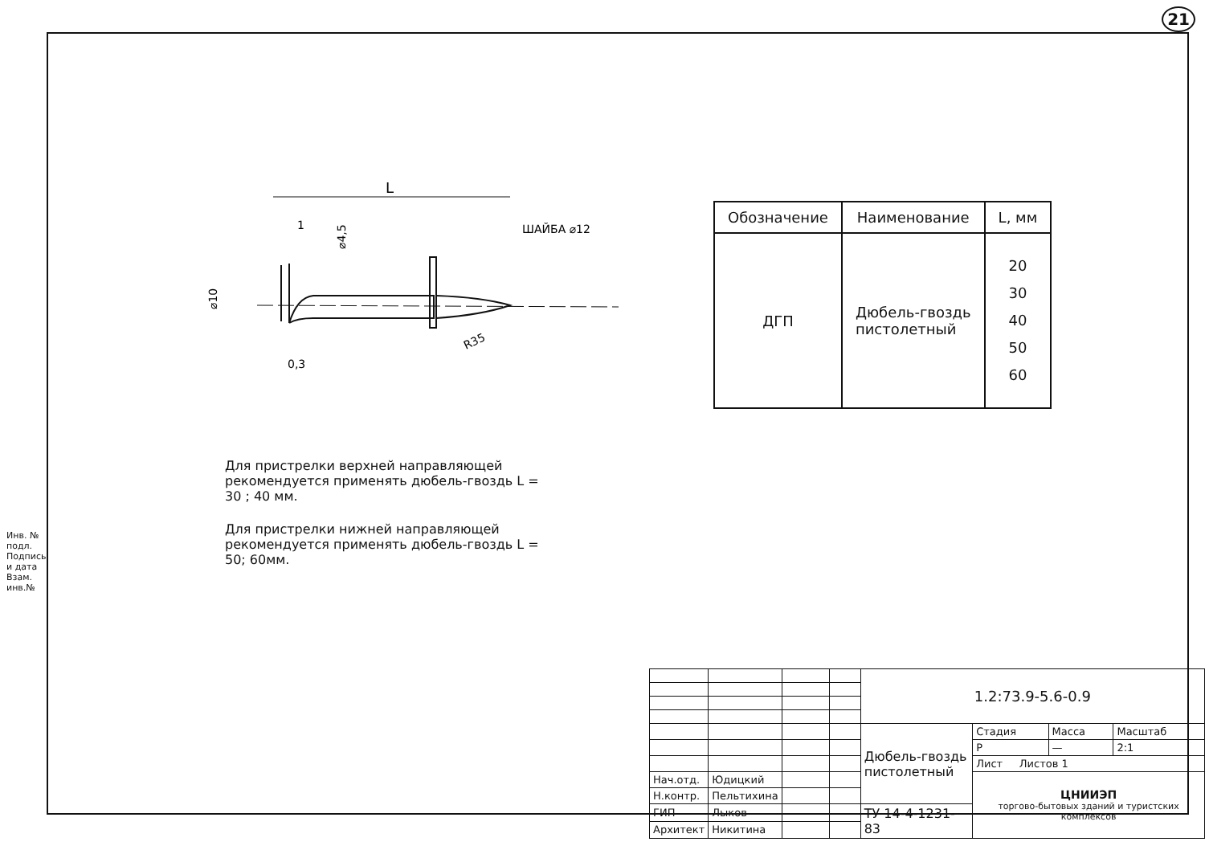21
Инв. № подл. Подпись и дата Взам. инв.№
L
1
ШАЙБА ⌀12
⌀4,5
⌀10
R35
0,3
| Обозначение | Наименование | L, мм |
| --- | --- | --- |
| ДГП | Дюбель-гвоздь пистолетный | 20 30 40 50 60 |
Для пристрелки верхней направляющей рекомендуется применять дюбель-гвоздь L = 30 ; 40 мм.
Для пристрелки нижней направляющей рекомендуется применять дюбель-гвоздь L = 50; 60мм.
| | | | | 1.2:73.9-5.6-0.9 | | | |
| | | | | Дюбель-гвоздь пистолетный | Стадия | Масса | Масштаб |
| | | | | | Р | — | 2:1 |
| | | | | | Лист Листов 1 | | |
| Нач.отд. | Юдицкий | | | | ЦНИИЭП торгово-бытовых зданий и туристских комплексов | | |
| Н.контр. | Пельтихина | | | | | | |
| ГИП | Лыков | | | ТУ 14-4-1231-83 | | | |
| Архитект | Никитина | | | | | | |